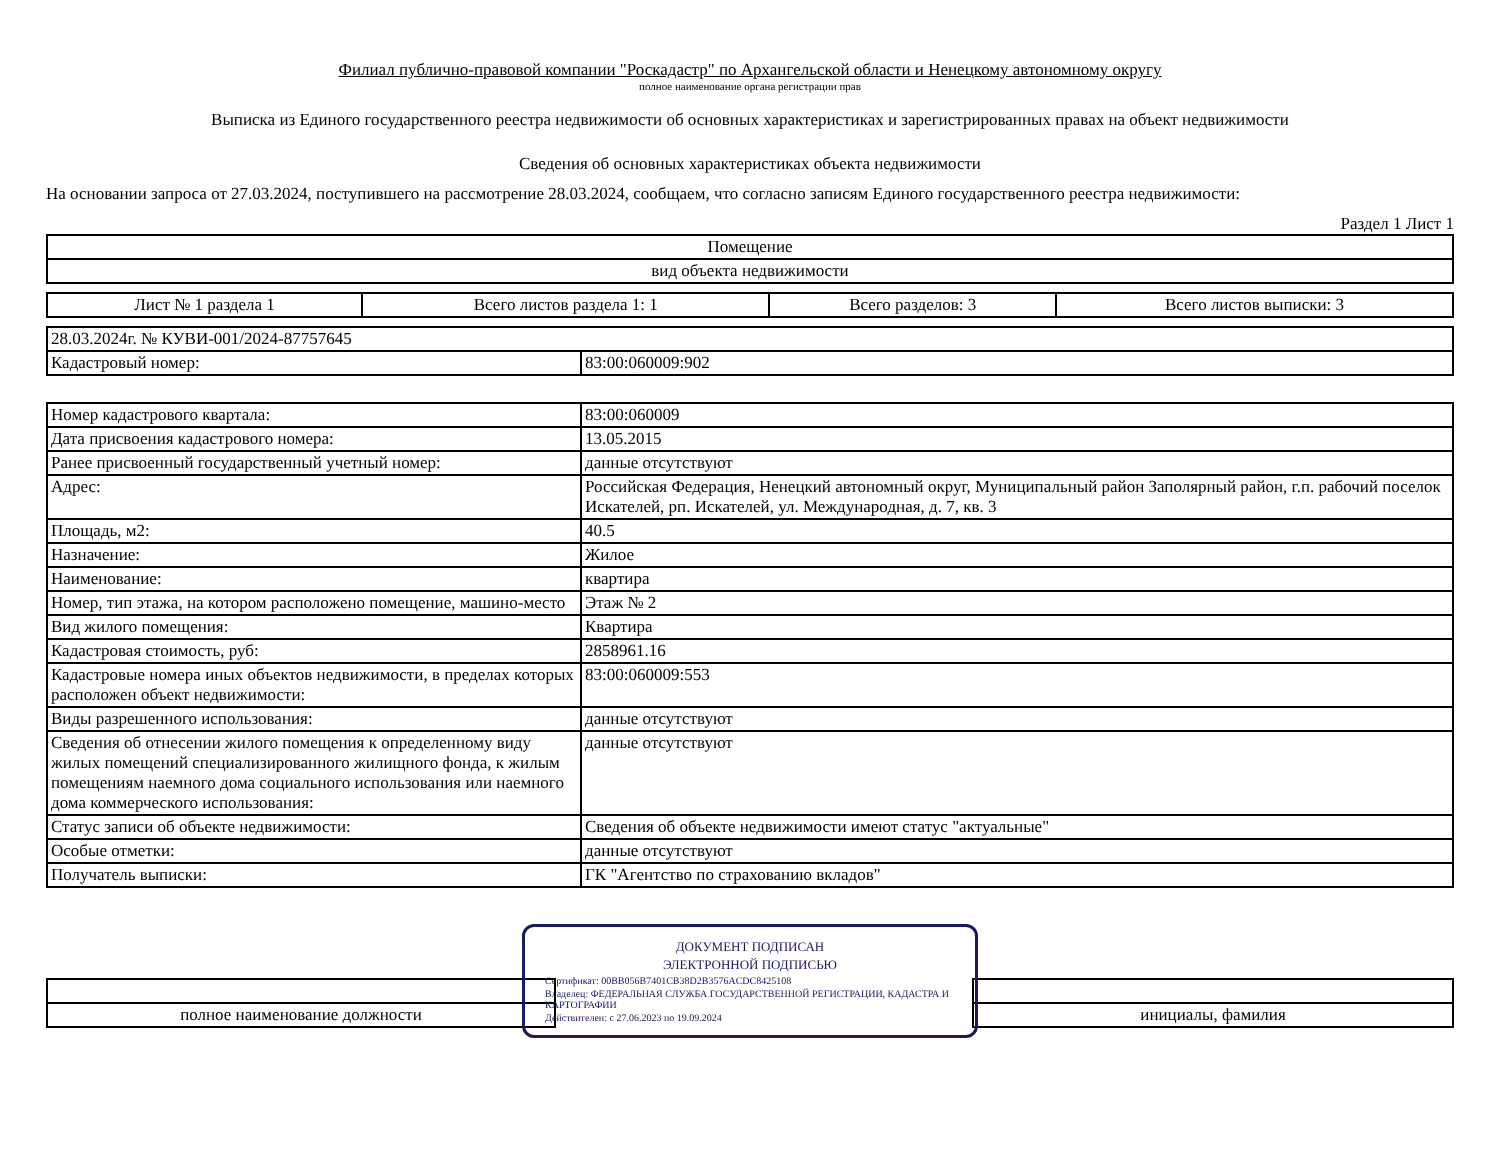Филиал публично-правовой компании "Роскадастр" по Архангельской области и Ненецкому автономному округу
полное наименование органа регистрации прав
Выписка из Единого государственного реестра недвижимости об основных характеристиках и зарегистрированных правах на объект недвижимости
Сведения об основных характеристиках объекта недвижимости
На основании запроса от 27.03.2024, поступившего на рассмотрение 28.03.2024, сообщаем, что согласно записям Единого государственного реестра недвижимости:
Раздел 1 Лист 1
| Помещение |
| вид объекта недвижимости |
| Лист № 1 раздела 1 | Всего листов раздела 1: 1 | Всего разделов: 3 | Всего листов выписки: 3 |
| 28.03.2024г. № КУВИ-001/2024-87757645 | |
| Кадастровый номер: | 83:00:060009:902 |
| Номер кадастрового квартала: | 83:00:060009 |
| Дата присвоения кадастрового номера: | 13.05.2015 |
| Ранее присвоенный государственный учетный номер: | данные отсутствуют |
| Адрес: | Российская Федерация, Ненецкий автономный округ, Муниципальный район Заполярный район, г.п. рабочий поселок Искателей, рп. Искателей, ул. Международная, д. 7, кв. 3 |
| Площадь, м2: | 40.5 |
| Назначение: | Жилое |
| Наименование: | квартира |
| Номер, тип этажа, на котором расположено помещение, машино-место | Этаж № 2 |
| Вид жилого помещения: | Квартира |
| Кадастровая стоимость, руб: | 2858961.16 |
| Кадастровые номера иных объектов недвижимости, в пределах которых расположен объект недвижимости: | 83:00:060009:553 |
| Виды разрешенного использования: | данные отсутствуют |
| Сведения об отнесении жилого помещения к определенному виду жилых помещений специализированного жилищного фонда, к жилым помещениям наемного дома социального использования или наемного дома коммерческого использования: | данные отсутствуют |
| Статус записи об объекте недвижимости: | Сведения об объекте недвижимости имеют статус "актуальные" |
| Особые отметки: | данные отсутствуют |
| Получатель выписки: | ГК "Агентство по страхованию вкладов" |
ДОКУМЕНТ ПОДПИСАН
ЭЛЕКТРОННОЙ ПОДПИСЬЮ
Сертификат: 00BB056B7401CB38D2B3576ACDC8425108
Владелец: ФЕДЕРАЛЬНАЯ СЛУЖБА ГОСУДАРСТВЕННОЙ РЕГИСТРАЦИИ, КАДАСТРА И КАРТОГРАФИИ
Действителен: с 27.06.2023 по 19.09.2024
| полное наименование должности | | инициалы, фамилия |